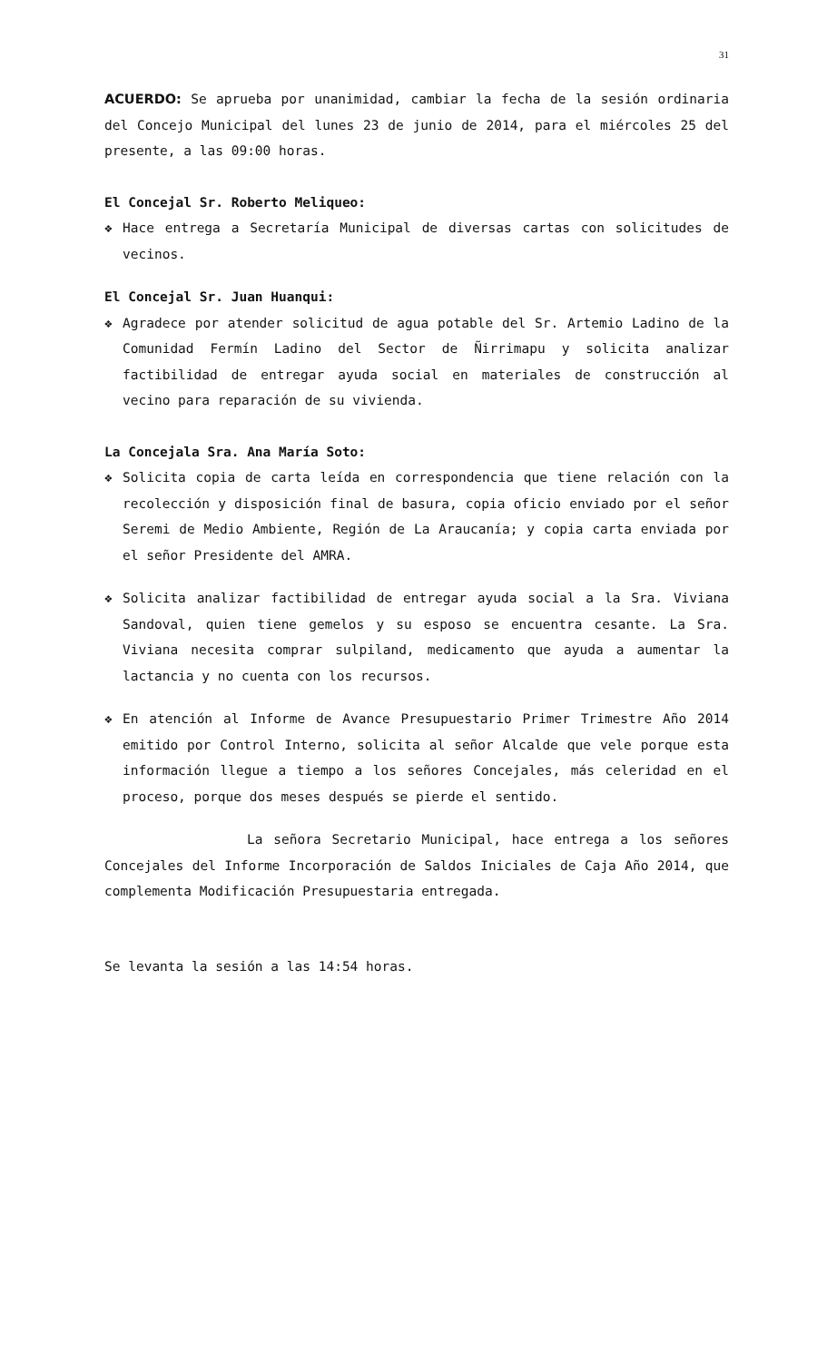31
ACUERDO: Se aprueba por unanimidad, cambiar la fecha de la sesión ordinaria del Concejo Municipal del lunes 23 de junio de 2014, para el miércoles 25 del presente, a las 09:00 horas.
El Concejal Sr. Roberto Meliqueo:
❖ Hace entrega a Secretaría Municipal de diversas cartas con solicitudes de vecinos.
El Concejal Sr. Juan Huanqui:
❖ Agradece por atender solicitud de agua potable del Sr. Artemio Ladino de la Comunidad Fermín Ladino del Sector de Ñirrimapu y solicita analizar factibilidad de entregar ayuda social en materiales de construcción al vecino para reparación de su vivienda.
La Concejala Sra. Ana María Soto:
❖ Solicita copia de carta leída en correspondencia que tiene relación con la recolección y disposición final de basura, copia oficio enviado por el señor Seremi de Medio Ambiente, Región de La Araucanía; y copia carta enviada por el señor Presidente del AMRA.
❖ Solicita analizar factibilidad de entregar ayuda social a la Sra. Viviana Sandoval, quien tiene gemelos y su esposo se encuentra cesante. La Sra. Viviana necesita comprar sulpiland, medicamento que ayuda a aumentar la lactancia y no cuenta con los recursos.
❖ En atención al Informe de Avance Presupuestario Primer Trimestre Año 2014 emitido por Control Interno, solicita al señor Alcalde que vele porque esta información llegue a tiempo a los señores Concejales, más celeridad en el proceso, porque dos meses después se pierde el sentido.
La señora Secretario Municipal, hace entrega a los señores Concejales del Informe Incorporación de Saldos Iniciales de Caja Año 2014, que complementa Modificación Presupuestaria entregada.
Se levanta la sesión a las 14:54 horas.